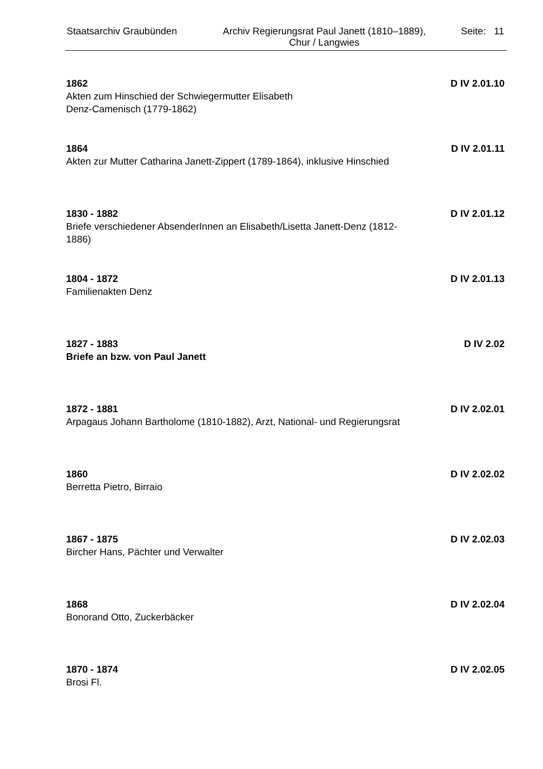Staatsarchiv Graubünden
Archiv Regierungsrat Paul Janett (1810–1889),
Chur / Langwies
Seite: 11
1862 D IV 2.01.10
Akten zum Hinschied der Schwiegermutter Elisabeth
Denz-Camenisch (1779-1862)
1864 D IV 2.01.11
Akten zur Mutter Catharina Janett-Zippert (1789-1864), inklusive Hinschied
1830 - 1882 D IV 2.01.12
Briefe verschiedener AbsenderInnen an Elisabeth/Lisetta Janett-Denz (1812-1886)
1804 - 1872 D IV 2.01.13
Familienakten Denz
1827 - 1883 D IV 2.02
Briefe an bzw. von Paul Janett
1872 - 1881 D IV 2.02.01
Arpagaus Johann Bartholome (1810-1882), Arzt, National- und Regierungsrat
1860 D IV 2.02.02
Berretta Pietro, Birraio
1867 - 1875 D IV 2.02.03
Bircher Hans, Pächter und Verwalter
1868 D IV 2.02.04
Bonorand Otto, Zuckerbäcker
1870 - 1874 D IV 2.02.05
Brosi Fl.